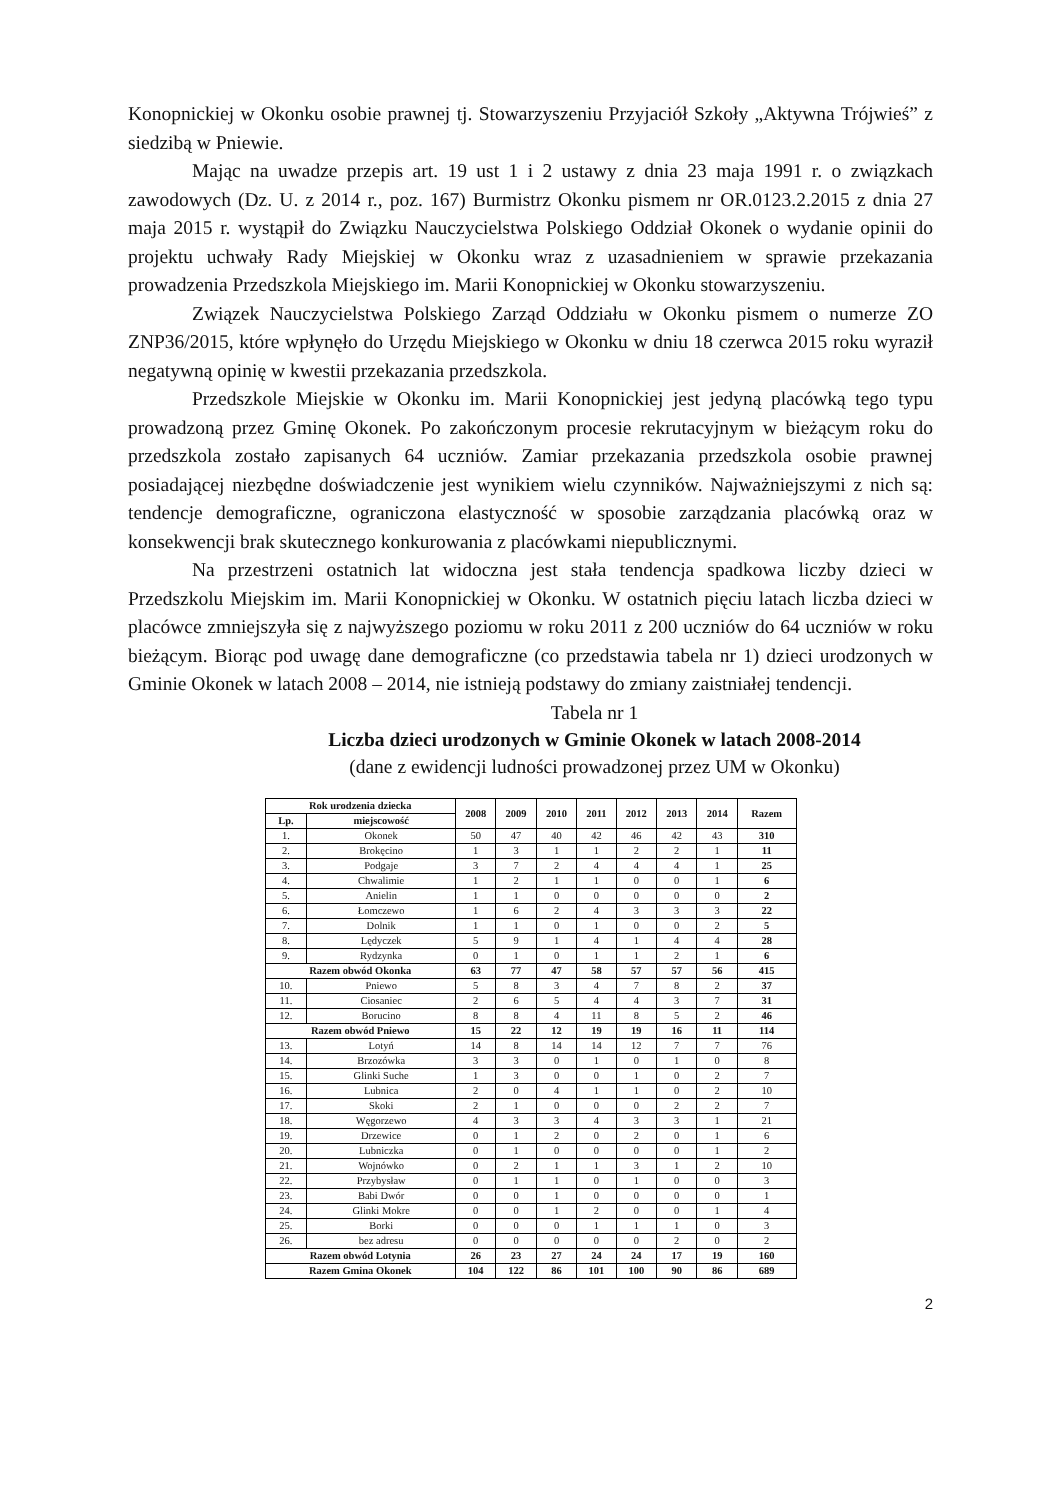Konopnickiej w Okonku osobie prawnej tj. Stowarzyszeniu Przyjaciół Szkoły „Aktywna Trójwieś” z siedzibą w Pniewie.
Mając na uwadze przepis art. 19 ust 1 i 2 ustawy z dnia 23 maja 1991 r. o związkach zawodowych (Dz. U. z 2014 r., poz. 167) Burmistrz Okonku pismem nr OR.0123.2.2015 z dnia 27 maja 2015 r. wystąpił do Związku Nauczycielstwa Polskiego Oddział Okonek o wydanie opinii do projektu uchwały Rady Miejskiej w Okonku wraz z uzasadnieniem w sprawie przekazania prowadzenia Przedszkola Miejskiego im. Marii Konopnickiej w Okonku stowarzyszeniu.
Związek Nauczycielstwa Polskiego Zarząd Oddziału w Okonku pismem o numerze ZO ZNP36/2015, które wpłynęło do Urzędu Miejskiego w Okonku w dniu 18 czerwca 2015 roku wyraził negatywną opinię w kwestii przekazania przedszkola.
Przedszkole Miejskie w Okonku im. Marii Konopnickiej jest jedyną placówką tego typu prowadzoną przez Gminę Okonek. Po zakończonym procesie rekrutacyjnym w bieżącym roku do przedszkola zostało zapisanych 64 uczniów. Zamiar przekazania przedszkola osobie prawnej posiadającej niezbędne doświadczenie jest wynikiem wielu czynników. Najważniejszymi z nich są: tendencje demograficzne, ograniczona elastyczność w sposobie zarządzania placówką oraz w konsekwencji brak skutecznego konkurowania z placówkami niepublicznymi.
Na przestrzeni ostatnich lat widoczna jest stała tendencja spadkowa liczby dzieci w Przedszkolu Miejskim im. Marii Konopnickiej w Okonku. W ostatnich pięciu latach liczba dzieci w placówce zmniejszyła się z najwyższego poziomu w roku 2011 z 200 uczniów do 64 uczniów w roku bieżącym. Biorąc pod uwagę dane demograficzne (co przedstawia tabela nr 1) dzieci urodzonych w Gminie Okonek w latach 2008 – 2014, nie istnieją podstawy do zmiany zaistniałej tendencji.
Tabela nr 1
Liczba dzieci urodzonych w Gminie Okonek w latach 2008-2014
(dane z ewidencji ludności prowadzonej przez UM w Okonku)
| Rok urodzenia dziecka | | 2008 | 2009 | 2010 | 2011 | 2012 | 2013 | 2014 | Razem |
| --- | --- | --- | --- | --- | --- | --- | --- | --- | --- |
| Lp. | miejscowość | | | | | | | | |
| 1. | Okonek | 50 | 47 | 40 | 42 | 46 | 42 | 43 | 310 |
| 2. | Brokęcino | 1 | 3 | 1 | 1 | 2 | 2 | 1 | 11 |
| 3. | Podgaje | 3 | 7 | 2 | 4 | 4 | 4 | 1 | 25 |
| 4. | Chwalimie | 1 | 2 | 1 | 1 | 0 | 0 | 1 | 6 |
| 5. | Anielin | 1 | 1 | 0 | 0 | 0 | 0 | 0 | 2 |
| 6. | Łomczewo | 1 | 6 | 2 | 4 | 3 | 3 | 3 | 22 |
| 7. | Dolnik | 1 | 1 | 0 | 1 | 0 | 0 | 2 | 5 |
| 8. | Lędyczek | 5 | 9 | 1 | 4 | 1 | 4 | 4 | 28 |
| 9. | Rydzynka | 0 | 1 | 0 | 1 | 1 | 2 | 1 | 6 |
| Razem obwód Okonka | | 63 | 77 | 47 | 58 | 57 | 57 | 56 | 415 |
| 10. | Pniewo | 5 | 8 | 3 | 4 | 7 | 8 | 2 | 37 |
| 11. | Ciosaniec | 2 | 6 | 5 | 4 | 4 | 3 | 7 | 31 |
| 12. | Borucino | 8 | 8 | 4 | 11 | 8 | 5 | 2 | 46 |
| Razem obwód Pniewo | | 15 | 22 | 12 | 19 | 19 | 16 | 11 | 114 |
| 13. | Lotyń | 14 | 8 | 14 | 14 | 12 | 7 | 7 | 76 |
| 14. | Brzozówka | 3 | 3 | 0 | 1 | 0 | 1 | 0 | 8 |
| 15. | Glinki Suche | 1 | 3 | 0 | 0 | 1 | 0 | 2 | 7 |
| 16. | Lubnica | 2 | 0 | 4 | 1 | 1 | 0 | 2 | 10 |
| 17. | Skoki | 2 | 1 | 0 | 0 | 0 | 2 | 2 | 7 |
| 18. | Węgorzewo | 4 | 3 | 3 | 4 | 3 | 3 | 1 | 21 |
| 19. | Drzewice | 0 | 1 | 2 | 0 | 2 | 0 | 1 | 6 |
| 20. | Lubniczka | 0 | 1 | 0 | 0 | 0 | 0 | 1 | 2 |
| 21. | Wojnówko | 0 | 2 | 1 | 1 | 3 | 1 | 2 | 10 |
| 22. | Przybysław | 0 | 1 | 1 | 0 | 1 | 0 | 0 | 3 |
| 23. | Babi Dwór | 0 | 0 | 1 | 0 | 0 | 0 | 0 | 1 |
| 24. | Glinki Mokre | 0 | 0 | 1 | 2 | 0 | 0 | 1 | 4 |
| 25. | Borki | 0 | 0 | 0 | 1 | 1 | 1 | 0 | 3 |
| 26. | bez adresu | 0 | 0 | 0 | 0 | 0 | 2 | 0 | 2 |
| Razem obwód Lotynia | | 26 | 23 | 27 | 24 | 24 | 17 | 19 | 160 |
| Razem Gmina Okonek | | 104 | 122 | 86 | 101 | 100 | 90 | 86 | 689 |
2